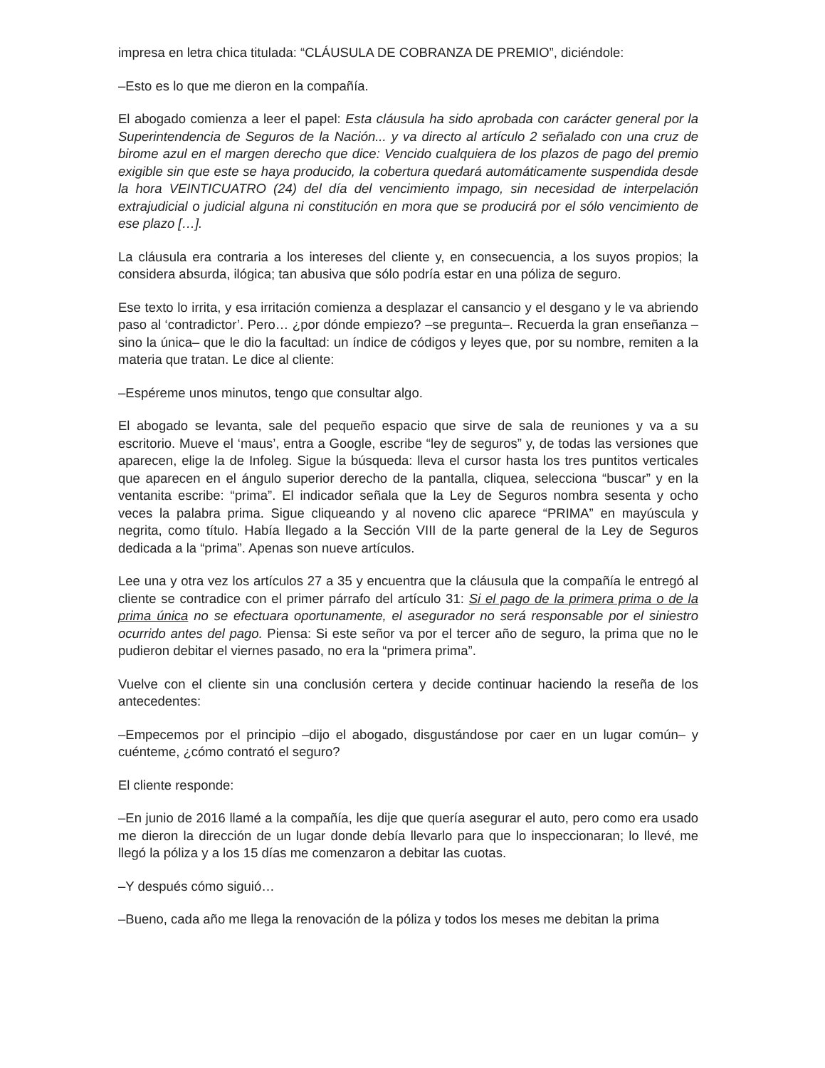impresa en letra chica titulada: “CLÁUSULA DE COBRANZA DE PREMIO”, diciéndole:
–Esto es lo que me dieron en la compañía.
El abogado comienza a leer el papel: Esta cláusula ha sido aprobada con carácter general por la Superintendencia de Seguros de la Nación... y va directo al artículo 2 señalado con una cruz de birome azul en el margen derecho que dice: Vencido cualquiera de los plazos de pago del premio exigible sin que este se haya producido, la cobertura quedará automáticamente suspendida desde la hora VEINTICUATRO (24) del día del vencimiento impago, sin necesidad de interpelación extrajudicial o judicial alguna ni constitución en mora que se producirá por el sólo vencimiento de ese plazo […].
La cláusula era contraria a los intereses del cliente y, en consecuencia, a los suyos propios; la considera absurda, ilógica; tan abusiva que sólo podría estar en una póliza de seguro.
Ese texto lo irrita, y esa irritación comienza a desplazar el cansancio y el desgano y le va abriendo paso al ‘contradictor’. Pero… ¿por dónde empiezo? –se pregunta–. Recuerda la gran enseñanza –sino la única– que le dio la facultad: un índice de códigos y leyes que, por su nombre, remiten a la materia que tratan. Le dice al cliente:
–Espéreme unos minutos, tengo que consultar algo.
El abogado se levanta, sale del pequeño espacio que sirve de sala de reuniones y va a su escritorio. Mueve el ‘maus’, entra a Google, escribe “ley de seguros” y, de todas las versiones que aparecen, elige la de Infoleg. Sigue la búsqueda: lleva el cursor hasta los tres puntitos verticales que aparecen en el ángulo superior derecho de la pantalla, cliquea, selecciona “buscar” y en la ventanita escribe: “prima”. El indicador señala que la Ley de Seguros nombra sesenta y ocho veces la palabra prima. Sigue cliqueando y al noveno clic aparece “PRIMA” en mayúscula y negrita, como título. Había llegado a la Sección VIII de la parte general de la Ley de Seguros dedicada a la “prima”. Apenas son nueve artículos.
Lee una y otra vez los artículos 27 a 35 y encuentra que la cláusula que la compañía le entregó al cliente se contradice con el primer párrafo del artículo 31: Si el pago de la primera prima o de la prima única no se efectuara oportunamente, el asegurador no será responsable por el siniestro ocurrido antes del pago. Piensa: Si este señor va por el tercer año de seguro, la prima que no le pudieron debitar el viernes pasado, no era la “primera prima”.
Vuelve con el cliente sin una conclusión certera y decide continuar haciendo la reseña de los antecedentes:
–Empecemos por el principio –dijo el abogado, disgustándose por caer en un lugar común– y cuénteme, ¿cómo contrató el seguro?
El cliente responde:
–En junio de 2016 llamé a la compañía, les dije que quería asegurar el auto, pero como era usado me dieron la dirección de un lugar donde debía llevarlo para que lo inspeccionaran; lo llevé, me llegó la póliza y a los 15 días me comenzaron a debitar las cuotas.
–Y después cómo siguió…
–Bueno, cada año me llega la renovación de la póliza y todos los meses me debitan la prima